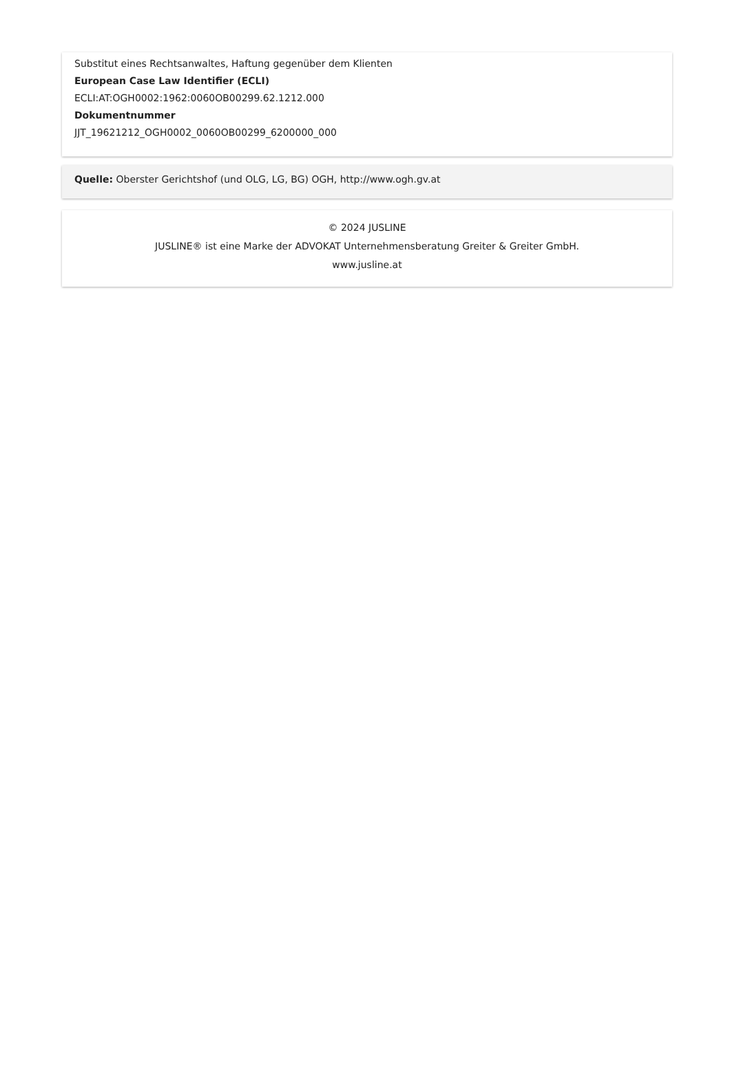Substitut eines Rechtsanwaltes, Haftung gegenüber dem Klienten
European Case Law Identifier (ECLI)
ECLI:AT:OGH0002:1962:0060OB00299.62.1212.000
Dokumentnummer
JJT_19621212_OGH0002_0060OB00299_6200000_000
Quelle: Oberster Gerichtshof (und OLG, LG, BG) OGH, http://www.ogh.gv.at
© 2024 JUSLINE
JUSLINE® ist eine Marke der ADVOKAT Unternehmensberatung Greiter & Greiter GmbH.
www.jusline.at